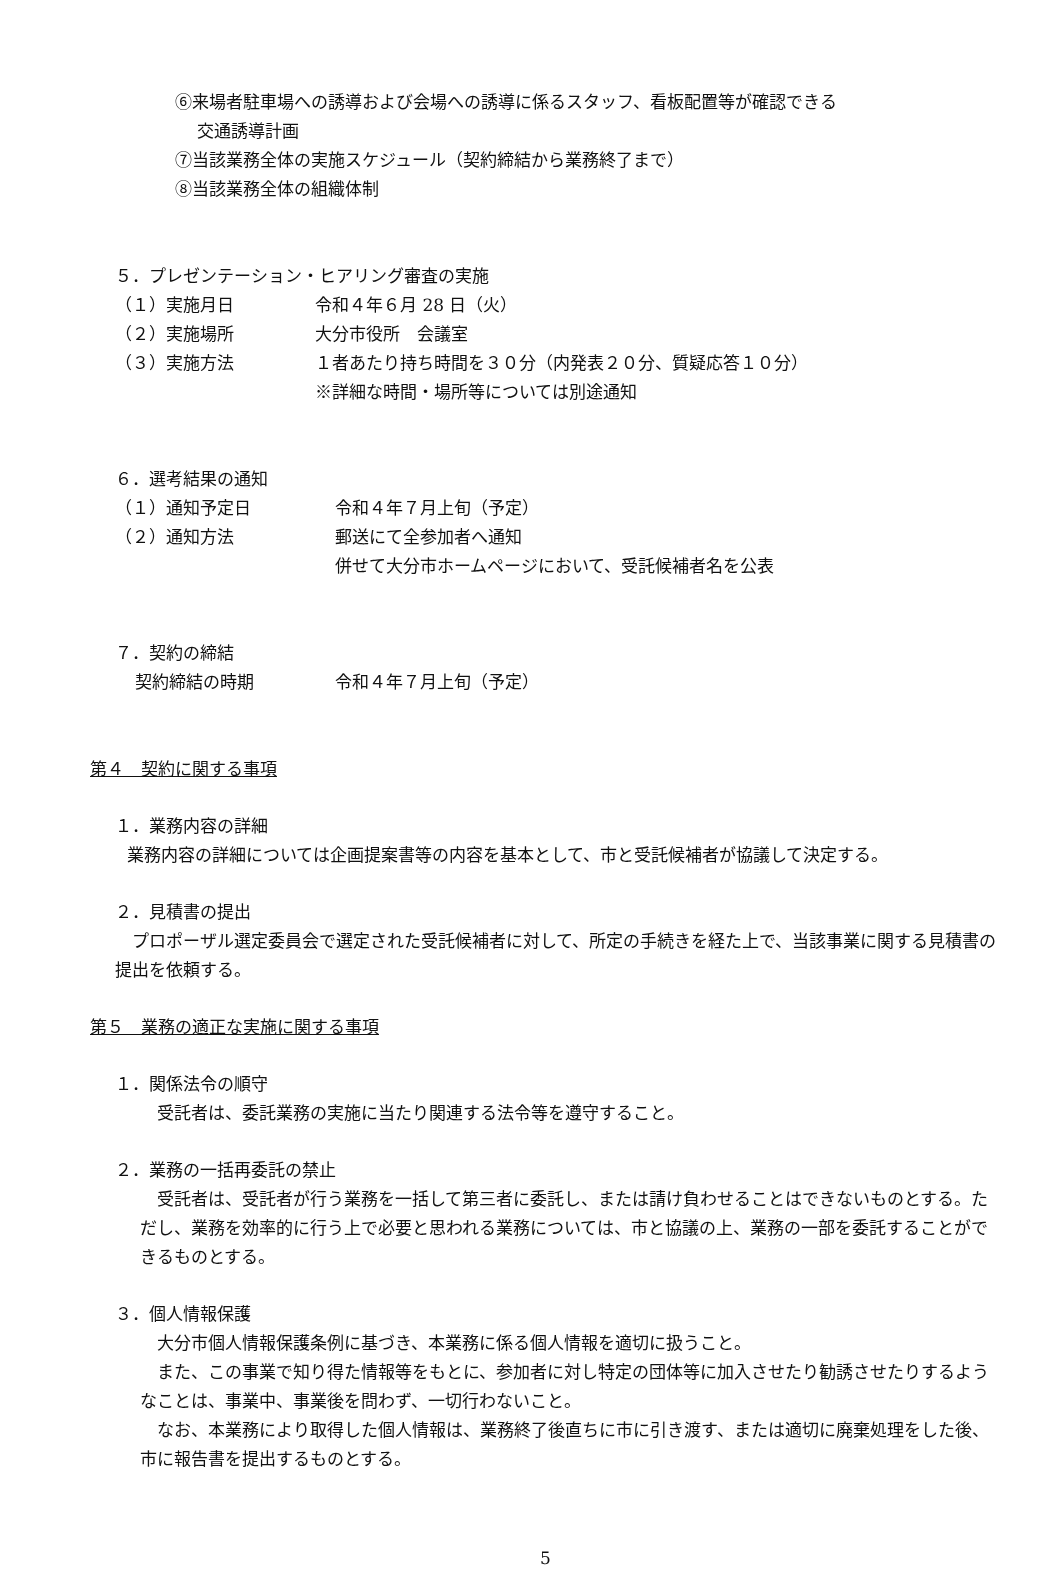⑥来場者駐車場への誘導および会場への誘導に係るスタッフ、看板配置等が確認できる
交通誘導計画
⑦当該業務全体の実施スケジュール（契約締結から業務終了まで）
⑧当該業務全体の組織体制
５．プレゼンテーション・ヒアリング審査の実施
（１）実施月日 令和４年６月 28 日（火）
（２）実施場所 大分市役所　会議室
（３）実施方法 １者あたり持ち時間を３０分（内発表２０分、質疑応答１０分）
※詳細な時間・場所等については別途通知
６．選考結果の通知
（１）通知予定日 令和４年７月上旬（予定）
（２）通知方法 郵送にて全参加者へ通知
併せて大分市ホームページにおいて、受託候補者名を公表
７．契約の締結
契約締結の時期 令和４年７月上旬（予定）
第４　契約に関する事項
１．業務内容の詳細
業務内容の詳細については企画提案書等の内容を基本として、市と受託候補者が協議して決定する。
２．見積書の提出
　プロポーザル選定委員会で選定された受託候補者に対して、所定の手続きを経た上で、当該事業に関する見積書の提出を依頼する。
第５　業務の適正な実施に関する事項
１．関係法令の順守
　受託者は、委託業務の実施に当たり関連する法令等を遵守すること。
２．業務の一括再委託の禁止
　受託者は、受託者が行う業務を一括して第三者に委託し、または請け負わせることはできないものとする。ただし、業務を効率的に行う上で必要と思われる業務については、市と協議の上、業務の一部を委託することができるものとする。
３．個人情報保護
　大分市個人情報保護条例に基づき、本業務に係る個人情報を適切に扱うこと。
　また、この事業で知り得た情報等をもとに、参加者に対し特定の団体等に加入させたり勧誘させたりするようなことは、事業中、事業後を問わず、一切行わないこと。
　なお、本業務により取得した個人情報は、業務終了後直ちに市に引き渡す、または適切に廃棄処理をした後、市に報告書を提出するものとする。
5